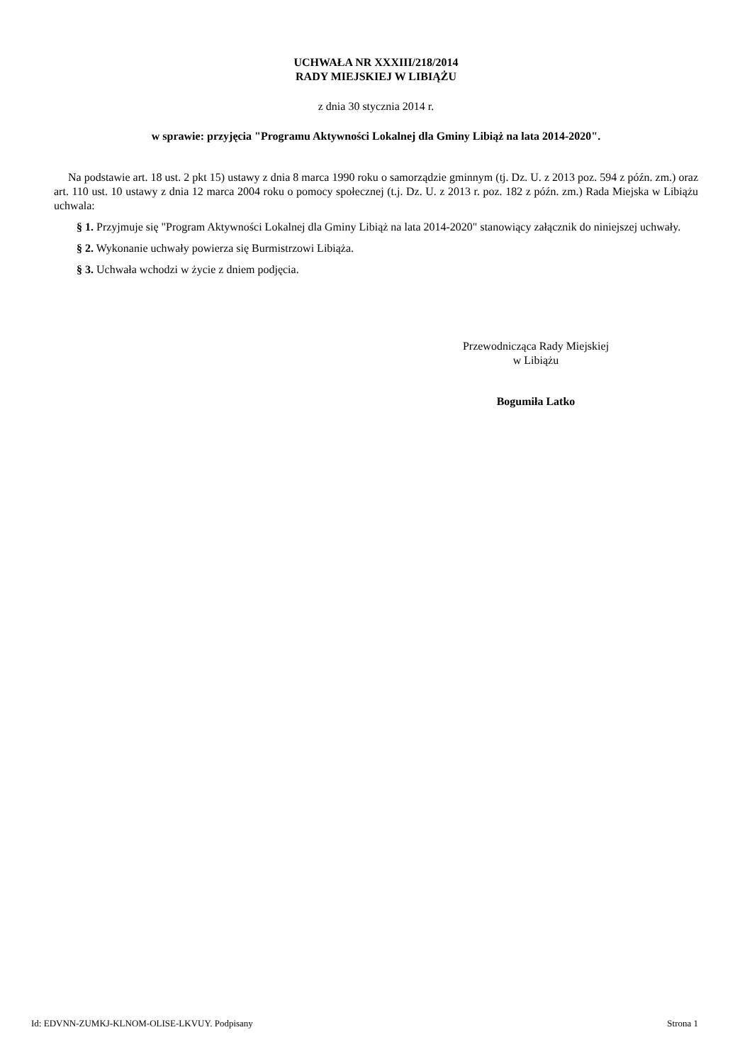UCHWAŁA NR XXXIII/218/2014
RADY MIEJSKIEJ W LIBIĄŻU
z dnia 30 stycznia 2014 r.
w sprawie: przyjęcia "Programu Aktywności Lokalnej dla Gminy Libiąż na lata 2014-2020".
Na podstawie art. 18 ust. 2 pkt 15) ustawy z dnia 8 marca 1990 roku o samorządzie gminnym (tj. Dz. U. z 2013 poz. 594 z późn. zm.) oraz art. 110 ust. 10 ustawy z dnia 12 marca 2004 roku o pomocy społecznej (t.j. Dz. U. z 2013 r. poz. 182 z późn. zm.) Rada Miejska w Libiążu uchwala:
§ 1. Przyjmuje się "Program Aktywności Lokalnej dla Gminy Libiąż na lata 2014-2020" stanowiący załącznik do niniejszej uchwały.
§ 2. Wykonanie uchwały powierza się Burmistrzowi Libiąża.
§ 3. Uchwała wchodzi w życie z dniem podjęcia.
Przewodnicząca Rady Miejskiej
w Libiążu
Bogumiła Latko
Id: EDVNN-ZUMKJ-KLNOM-OLISE-LKVUY. Podpisany Strona 1